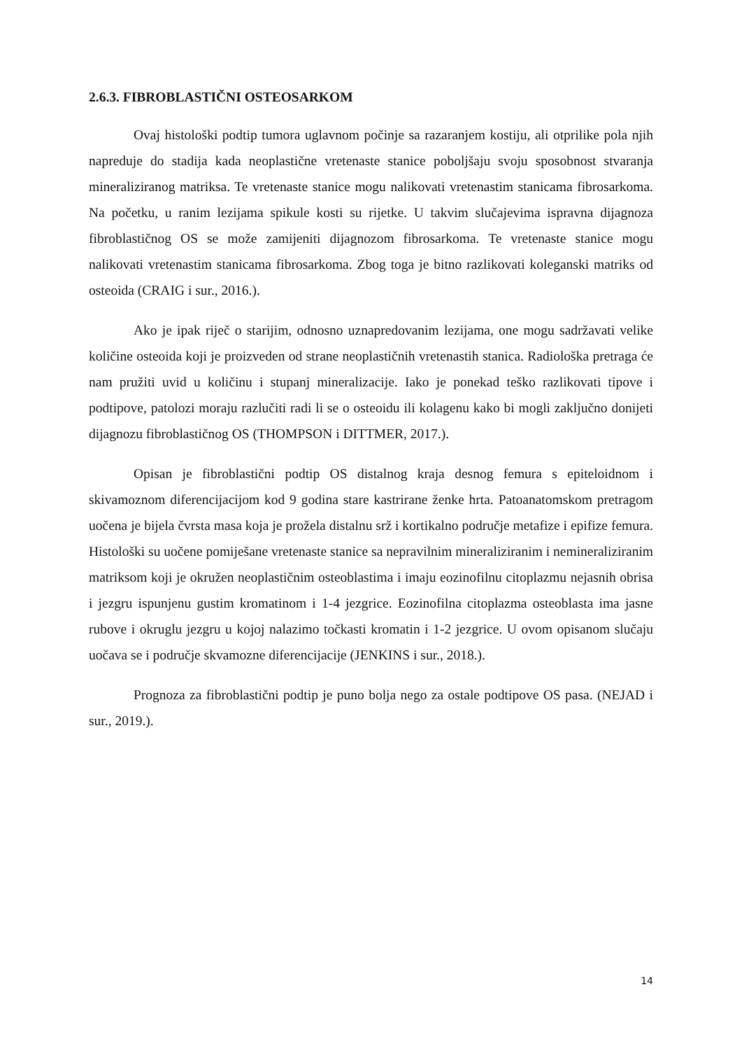2.6.3. FIBROBLASTIČNI OSTEOSARKOM
Ovaj histološki podtip tumora uglavnom počinje sa razaranjem kostiju, ali otprilike pola njih napreduje do stadija kada neoplastične vretenaste stanice poboljšaju svoju sposobnost stvaranja mineraliziranog matriksa. Te vretenaste stanice mogu nalikovati vretenastim stanicama fibrosarkoma. Na početku, u ranim lezijama spikule kosti su rijetke. U takvim slučajevima ispravna dijagnoza fibroblastičnog OS se može zamijeniti dijagnozom fibrosarkoma. Te vretenaste stanice mogu nalikovati vretenastim stanicama fibrosarkoma. Zbog toga je bitno razlikovati koleganski matriks od osteoida (CRAIG i sur., 2016.).
Ako je ipak riječ o starijim, odnosno uznapredovanim lezijama, one mogu sadržavati velike količine osteoida koji je proizveden od strane neoplastičnih vretenastih stanica. Radiološka pretraga će nam pružiti uvid u količinu i stupanj mineralizacije. Iako je ponekad teško razlikovati tipove i podtipove, patolozi moraju razlučiti radi li se o osteoidu ili kolagenu kako bi mogli zaključno donijeti dijagnozu fibroblastičnog OS (THOMPSON i DITTMER, 2017.).
Opisan je fibroblastični podtip OS distalnog kraja desnog femura s epiteloidnom i skivamoznom diferencijacijom kod 9 godina stare kastrirane ženke hrta. Patoanatomskom pretragom uočena je bijela čvrsta masa koja je prožela distalnu srž i kortikalno područje metafize i epifize femura. Histološki su uočene pomiješane vretenaste stanice sa nepravilnim mineraliziranim i nemineraliziranim matriksom koji je okružen neoplastičnim osteoblastima i imaju eozinofilnu citoplazmu nejasnih obrisa i jezgru ispunjenu gustim kromatinom i 1-4 jezgrice. Eozinofilna citoplazma osteoblasta ima jasne rubove i okruglu jezgru u kojoj nalazimo točkasti kromatin i 1-2 jezgrice. U ovom opisanom slučaju uočava se i područje skvamozne diferencijacije (JENKINS i sur., 2018.).
Prognoza za fibroblastični podtip je puno bolja nego za ostale podtipove OS pasa. (NEJAD i sur., 2019.).
14